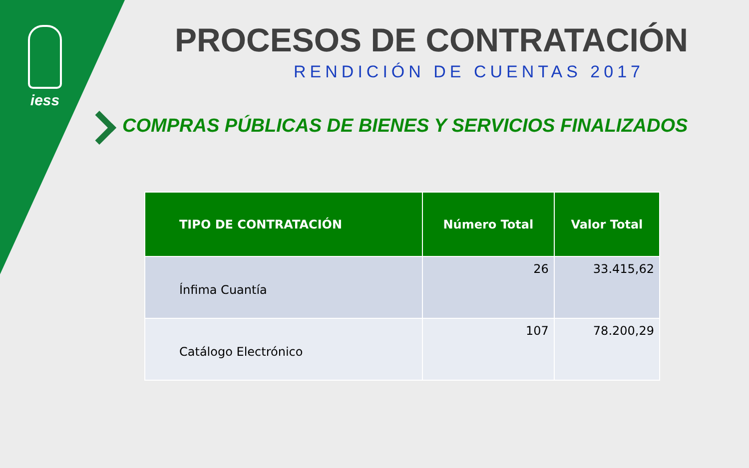iess PROCESOS DE CONTRATACIÓN
RENDICIÓN DE CUENTAS 2017
COMPRAS PÚBLICAS DE BIENES Y SERVICIOS FINALIZADOS
| TIPO DE CONTRATACIÓN | Número Total | Valor Total |
| --- | --- | --- |
| Ínfima Cuantía | 26 | 33.415,62 |
| Catálogo Electrónico | 107 | 78.200,29 |